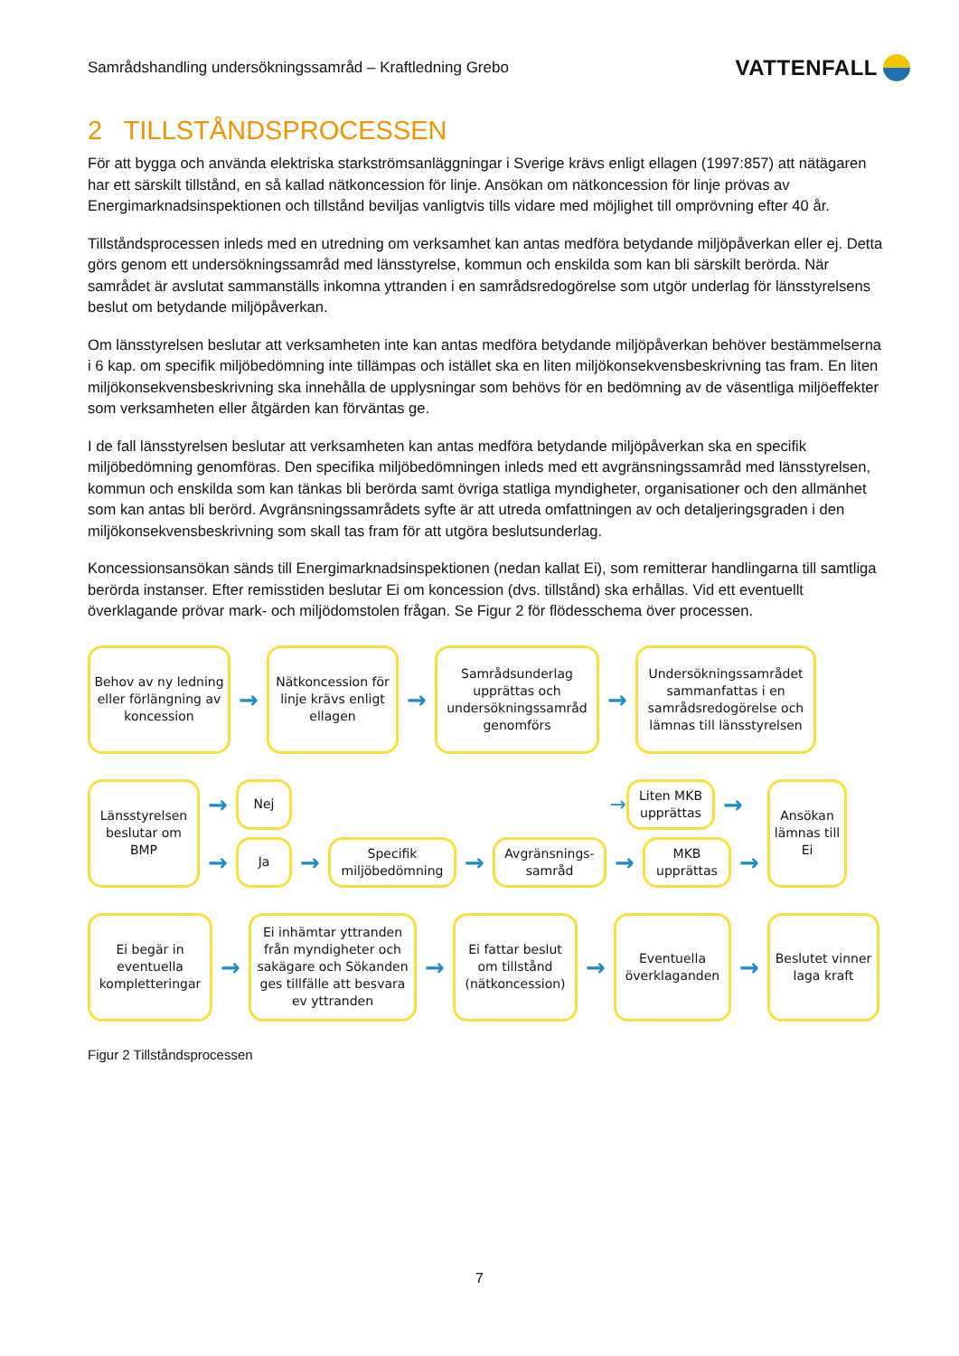Samrådshandling undersökningssamråd – Kraftledning Grebo VATTENFALL
2 TILLSTÅNDSPROCESSEN
För att bygga och använda elektriska starkströmsanläggningar i Sverige krävs enligt ellagen (1997:857) att nätägaren har ett särskilt tillstånd, en så kallad nätkoncession för linje. Ansökan om nätkoncession för linje prövas av Energimarknadsinspektionen och tillstånd beviljas vanligtvis tills vidare med möjlighet till omprövning efter 40 år.
Tillståndsprocessen inleds med en utredning om verksamhet kan antas medföra betydande miljöpåverkan eller ej. Detta görs genom ett undersökningssamråd med länsstyrelse, kommun och enskilda som kan bli särskilt berörda. När samrådet är avslutat sammanställs inkomna yttranden i en samrådsredogörelse som utgör underlag för länsstyrelsens beslut om betydande miljöpåverkan.
Om länsstyrelsen beslutar att verksamheten inte kan antas medföra betydande miljöpåverkan behöver bestämmelserna i 6 kap. om specifik miljöbedömning inte tillämpas och istället ska en liten miljökonsekvensbeskrivning tas fram. En liten miljökonsekvensbeskrivning ska innehålla de upplysningar som behövs för en bedömning av de väsentliga miljöeffekter som verksamheten eller åtgärden kan förväntas ge.
I de fall länsstyrelsen beslutar att verksamheten kan antas medföra betydande miljöpåverkan ska en specifik miljöbedömning genomföras. Den specifika miljöbedömningen inleds med ett avgränsningssamråd med länsstyrelsen, kommun och enskilda som kan tänkas bli berörda samt övriga statliga myndigheter, organisationer och den allmänhet som kan antas bli berörd. Avgränsningssamrådets syfte är att utreda omfattningen av och detaljeringsgraden i den miljökonsekvensbeskrivning som skall tas fram för att utgöra beslutsunderlag.
Koncessionsansökan sänds till Energimarknadsinspektionen (nedan kallat Ei), som remitterar handlingarna till samtliga berörda instanser. Efter remisstiden beslutar Ei om koncession (dvs. tillstånd) ska erhållas. Vid ett eventuellt överklagande prövar mark- och miljödomstolen frågan. Se Figur 2 för flödesschema över processen.
Behov av ny ledning eller förlängning av koncession
→
Nätkoncession för linje krävs enligt ellagen
→
Samrådsunderlag upprättas och undersökningssamråd genomförs
→
Undersökningssamrådet sammanfattas i en samrådsredogörelse och lämnas till länsstyrelsen
Länsstyrelsen beslutar om BMP
→
Nej
→
Liten MKB upprättas
→
→
Ja
→
Specifik miljöbedömning
→
Avgränsnings-samråd
→
MKB upprättas
→
Ansökan lämnas till Ei
Ei begär in eventuella kompletteringar
→
Ei inhämtar yttranden från myndigheter och sakägare och Sökanden ges tillfälle att besvara ev yttranden
→
Ei fattar beslut om tillstånd (nätkoncession)
→
Eventuella överklaganden
→
Beslutet vinner laga kraft
Figur 2 Tillståndsprocessen
7